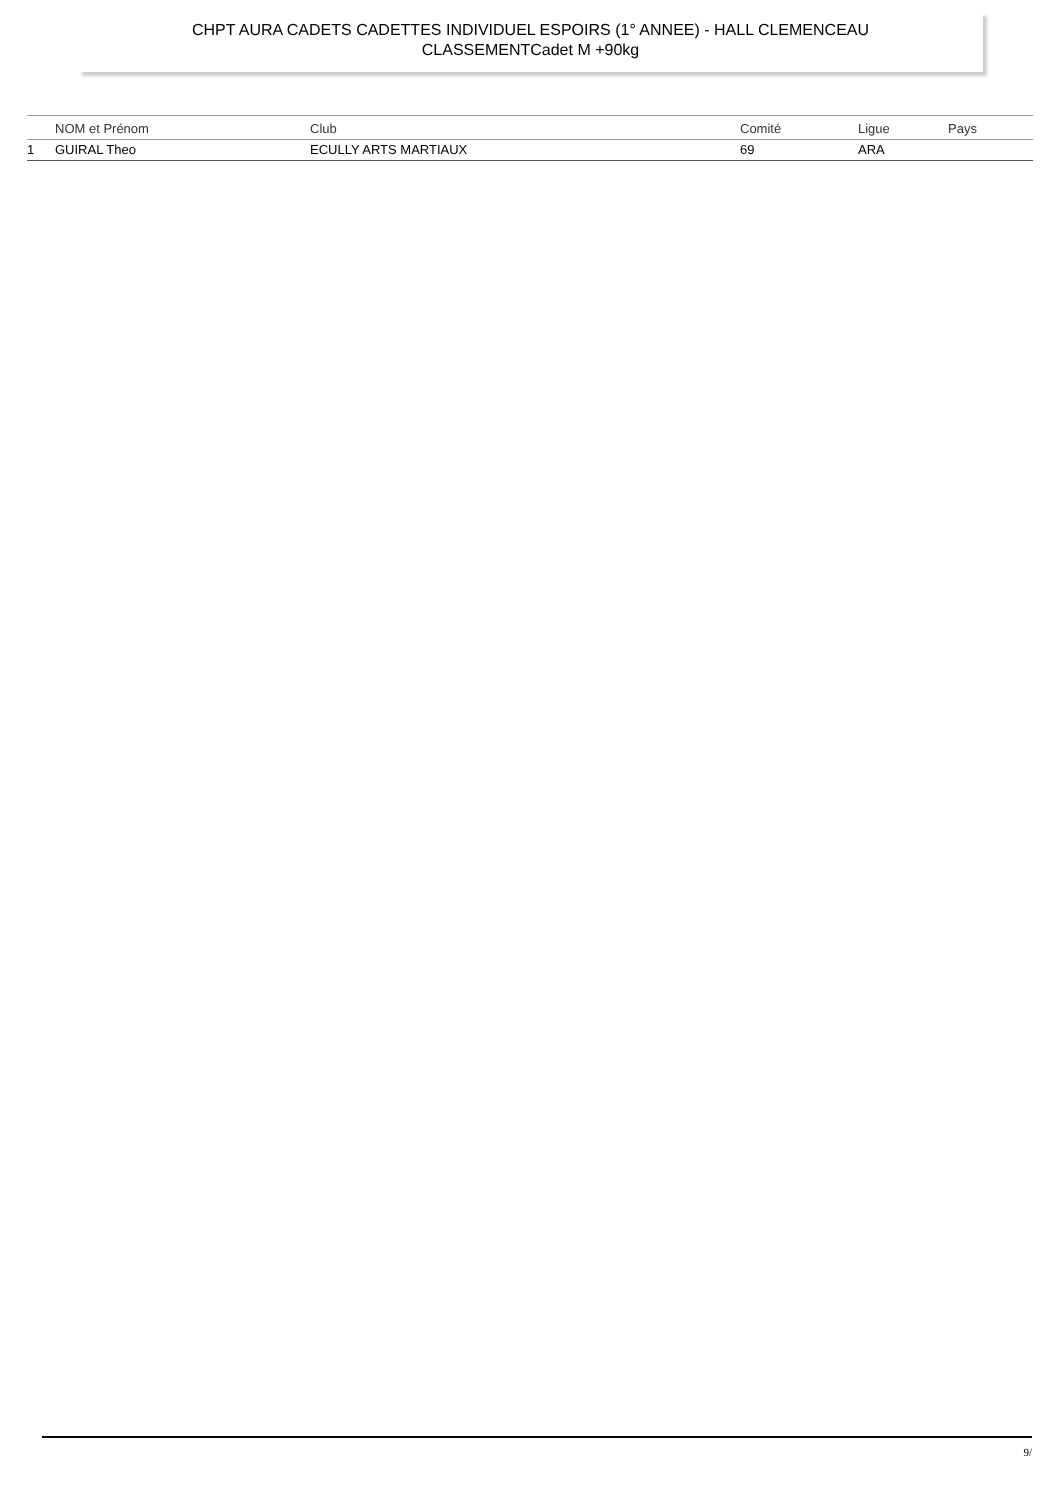CHPT AURA CADETS CADETTES INDIVIDUEL ESPOIRS (1° ANNEE) - HALL CLEMENCEAU
CLASSEMENTCadet M +90kg
| | NOM et Prénom | Club | Comité | Ligue | Pays |
| --- | --- | --- | --- | --- | --- |
| 1 | GUIRAL Theo | ECULLY ARTS MARTIAUX | 69 | ARA | |
9/